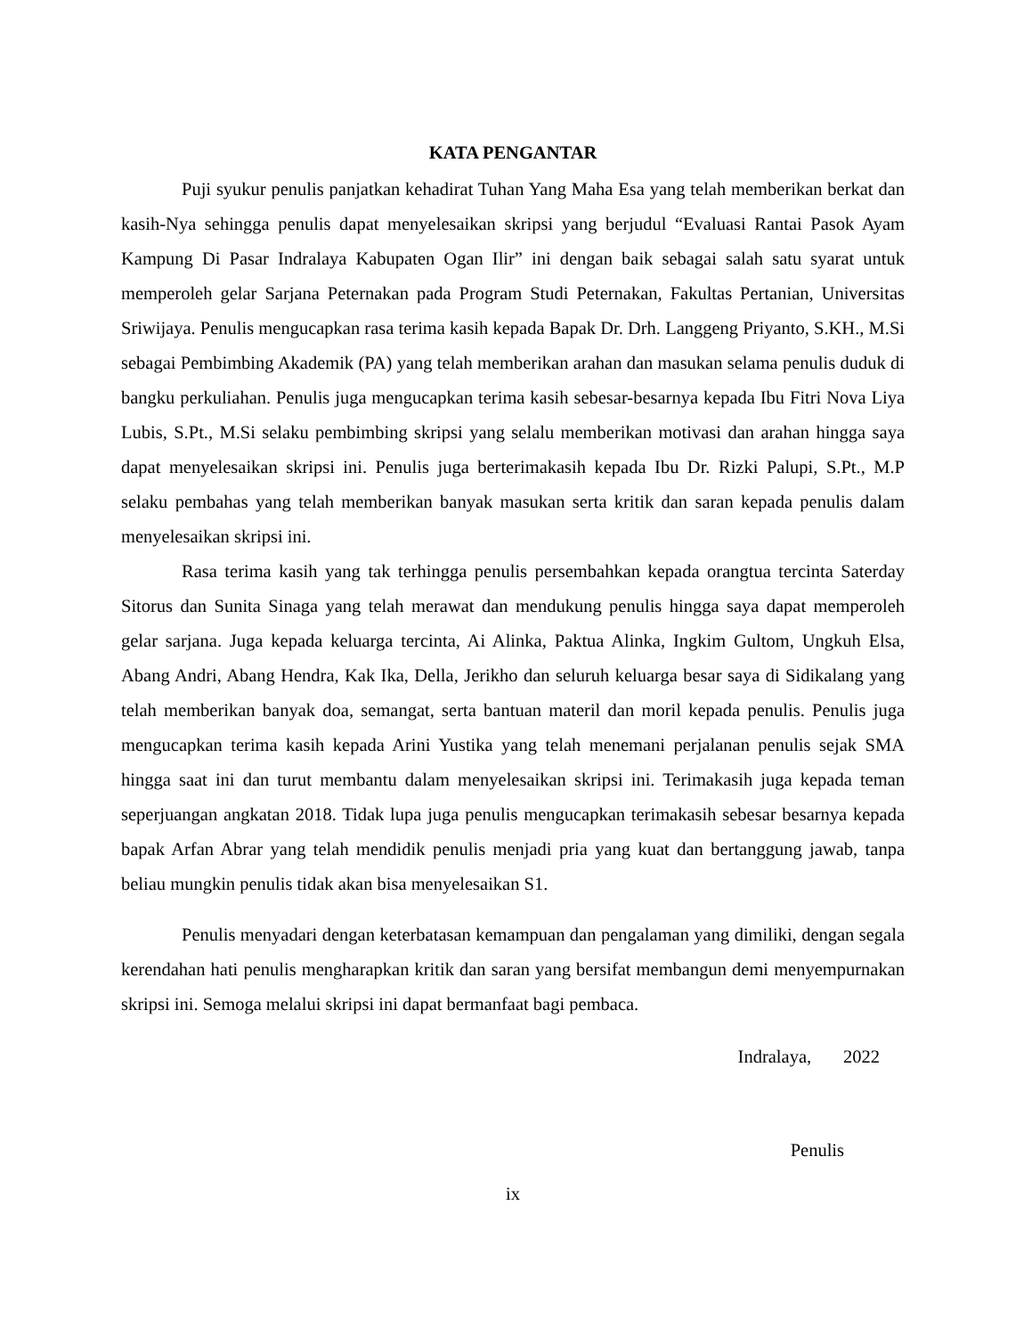KATA PENGANTAR
Puji syukur penulis panjatkan kehadirat Tuhan Yang Maha Esa yang telah memberikan berkat dan kasih-Nya sehingga penulis dapat menyelesaikan skripsi yang berjudul “Evaluasi Rantai Pasok Ayam Kampung Di Pasar Indralaya Kabupaten Ogan Ilir” ini dengan baik sebagai salah satu syarat untuk memperoleh gelar Sarjana Peternakan pada Program Studi Peternakan, Fakultas Pertanian, Universitas Sriwijaya. Penulis mengucapkan rasa terima kasih kepada Bapak Dr. Drh. Langgeng Priyanto, S.KH., M.Si sebagai Pembimbing Akademik (PA) yang telah memberikan arahan dan masukan selama penulis duduk di bangku perkuliahan. Penulis juga mengucapkan terima kasih sebesar-besarnya kepada Ibu Fitri Nova Liya Lubis, S.Pt., M.Si selaku pembimbing skripsi yang selalu memberikan motivasi dan arahan hingga saya dapat menyelesaikan skripsi ini. Penulis juga berterimakasih kepada Ibu Dr. Rizki Palupi, S.Pt., M.P selaku pembahas yang telah memberikan banyak masukan serta kritik dan saran kepada penulis dalam menyelesaikan skripsi ini.
Rasa terima kasih yang tak terhingga penulis persembahkan kepada orangtua tercinta Saterday Sitorus dan Sunita Sinaga yang telah merawat dan mendukung penulis hingga saya dapat memperoleh gelar sarjana. Juga kepada keluarga tercinta, Ai Alinka, Paktua Alinka, Ingkim Gultom, Ungkuh Elsa, Abang Andri, Abang Hendra, Kak Ika, Della, Jerikho dan seluruh keluarga besar saya di Sidikalang yang telah memberikan banyak doa, semangat, serta bantuan materil dan moril kepada penulis. Penulis juga mengucapkan terima kasih kepada Arini Yustika yang telah menemani perjalanan penulis sejak SMA hingga saat ini dan turut membantu dalam menyelesaikan skripsi ini. Terimakasih juga kepada teman seperjuangan angkatan 2018. Tidak lupa juga penulis mengucapkan terimakasih sebesar besarnya kepada bapak Arfan Abrar yang telah mendidik penulis menjadi pria yang kuat dan bertanggung jawab, tanpa beliau mungkin penulis tidak akan bisa menyelesaikan S1.
Penulis menyadari dengan keterbatasan kemampuan dan pengalaman yang dimiliki, dengan segala kerendahan hati penulis mengharapkan kritik dan saran yang bersifat membangun demi menyempurnakan skripsi ini. Semoga melalui skripsi ini dapat bermanfaat bagi pembaca.
Indralaya, 2022
Penulis
ix